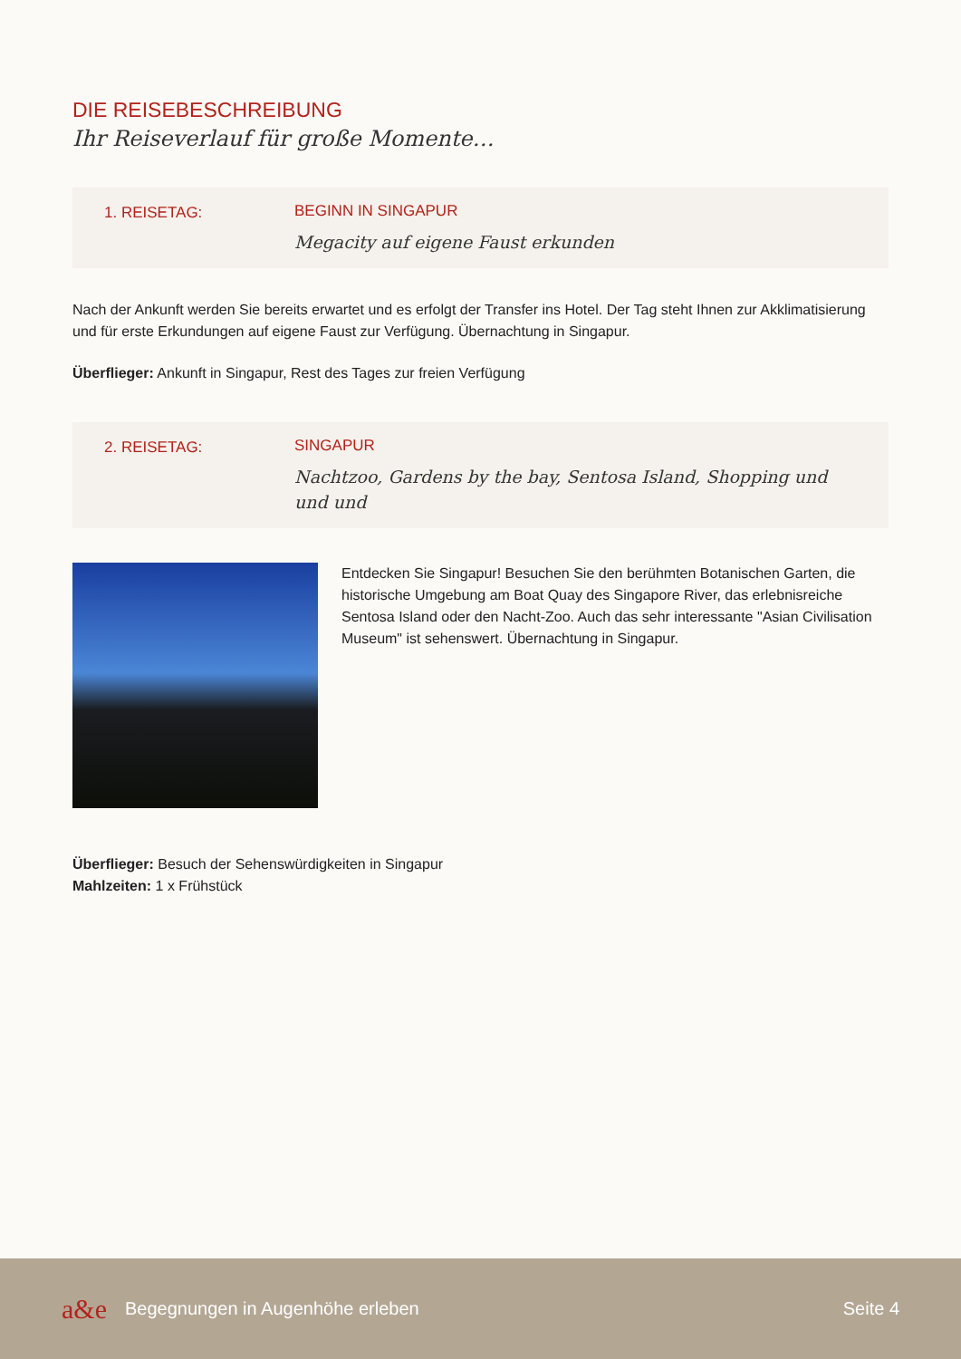DIE REISEBESCHREIBUNG
Ihr Reiseverlauf für große Momente…
1. REISETAG: BEGINN IN SINGAPUR
Megacity auf eigene Faust erkunden
Nach der Ankunft werden Sie bereits erwartet und es erfolgt der Transfer ins Hotel. Der Tag steht Ihnen zur Akklimatisierung und für erste Erkundungen auf eigene Faust zur Verfügung. Übernachtung in Singapur.
Überflieger: Ankunft in Singapur, Rest des Tages zur freien Verfügung
2. REISETAG: SINGAPUR
Nachtzoo, Gardens by the bay, Sentosa Island, Shopping und und und
Entdecken Sie Singapur! Besuchen Sie den berühmten Botanischen Garten, die historische Umgebung am Boat Quay des Singapore River, das erlebnisreiche Sentosa Island oder den Nacht-Zoo. Auch das sehr interessante "Asian Civilisation Museum" ist sehenswert. Übernachtung in Singapur.
Überflieger: Besuch der Sehenswürdigkeiten in Singapur
Mahlzeiten: 1 x Frühstück
a&e Begegnungen in Augenhöhe erleben Seite 4